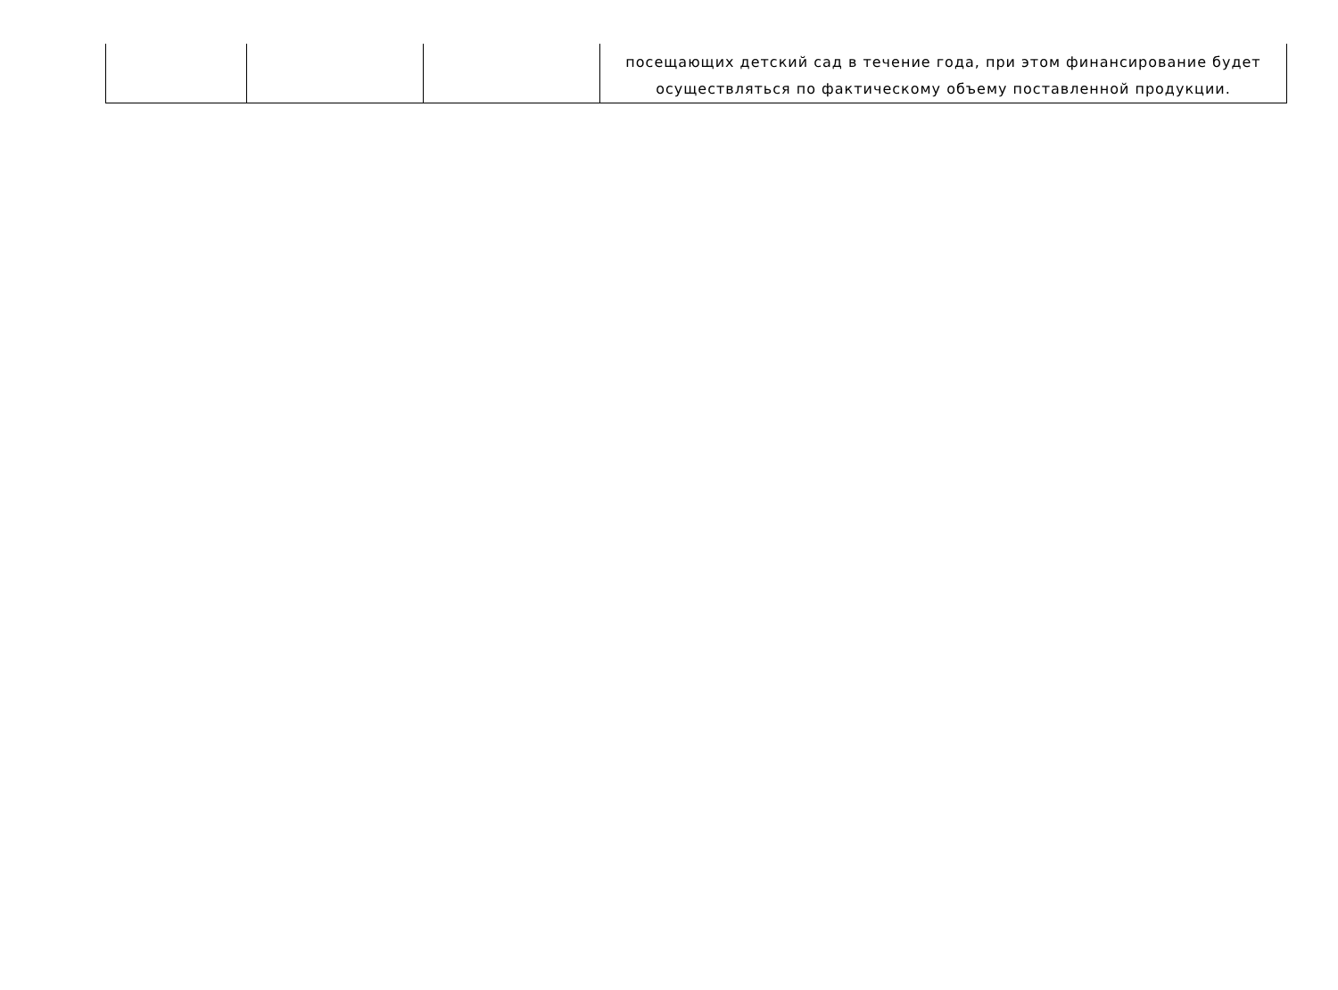| | | | посещающих детский сад в течение года, при этом финансирование будет осуществляться по фактическому объему поставленной продукции. |